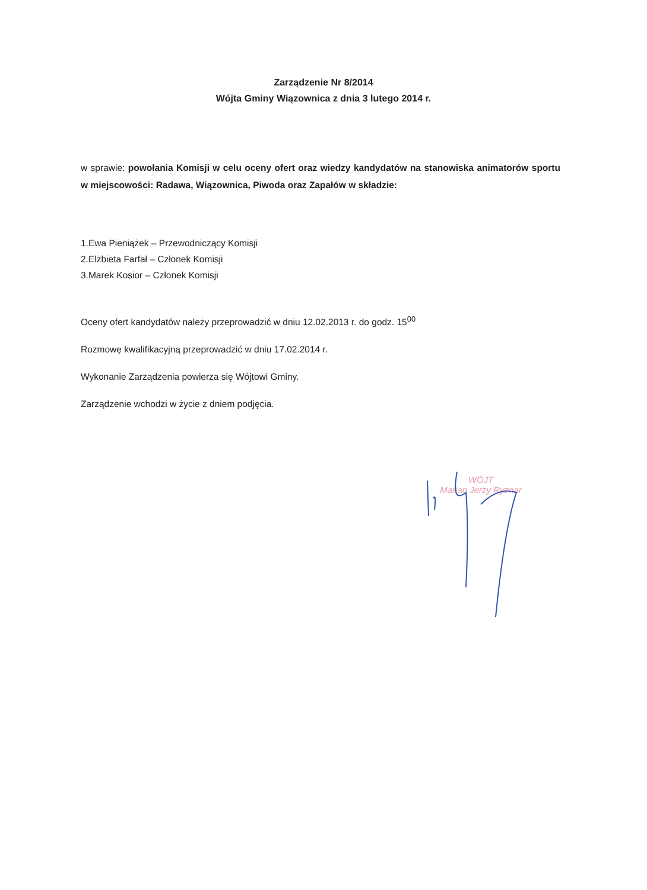Zarządzenie Nr 8/2014
Wójta Gminy Wiązownica z dnia 3 lutego 2014 r.
w sprawie: powołania Komisji w celu oceny ofert oraz wiedzy kandydatów na stanowiska animatorów sportu w miejscowości: Radawa, Wiązownica, Piwoda oraz Zapałów w składzie:
1.Ewa Pieniążek – Przewodniczący Komisji
2.Elżbieta Farfał – Członek Komisji
3.Marek Kosior – Członek Komisji
Oceny ofert kandydatów należy przeprowadzić w dniu 12.02.2013 r. do godz. 15<sup>00</sup>
Rozmowę kwalifikacyjną przeprowadzić w dniu 17.02.2014 r.
Wykonanie Zarządzenia powierza się Wójtowi Gminy.
Zarządzenie wchodzi w życie z dniem podjęcia.
WÓJT
Marian Jerzy Ryznar